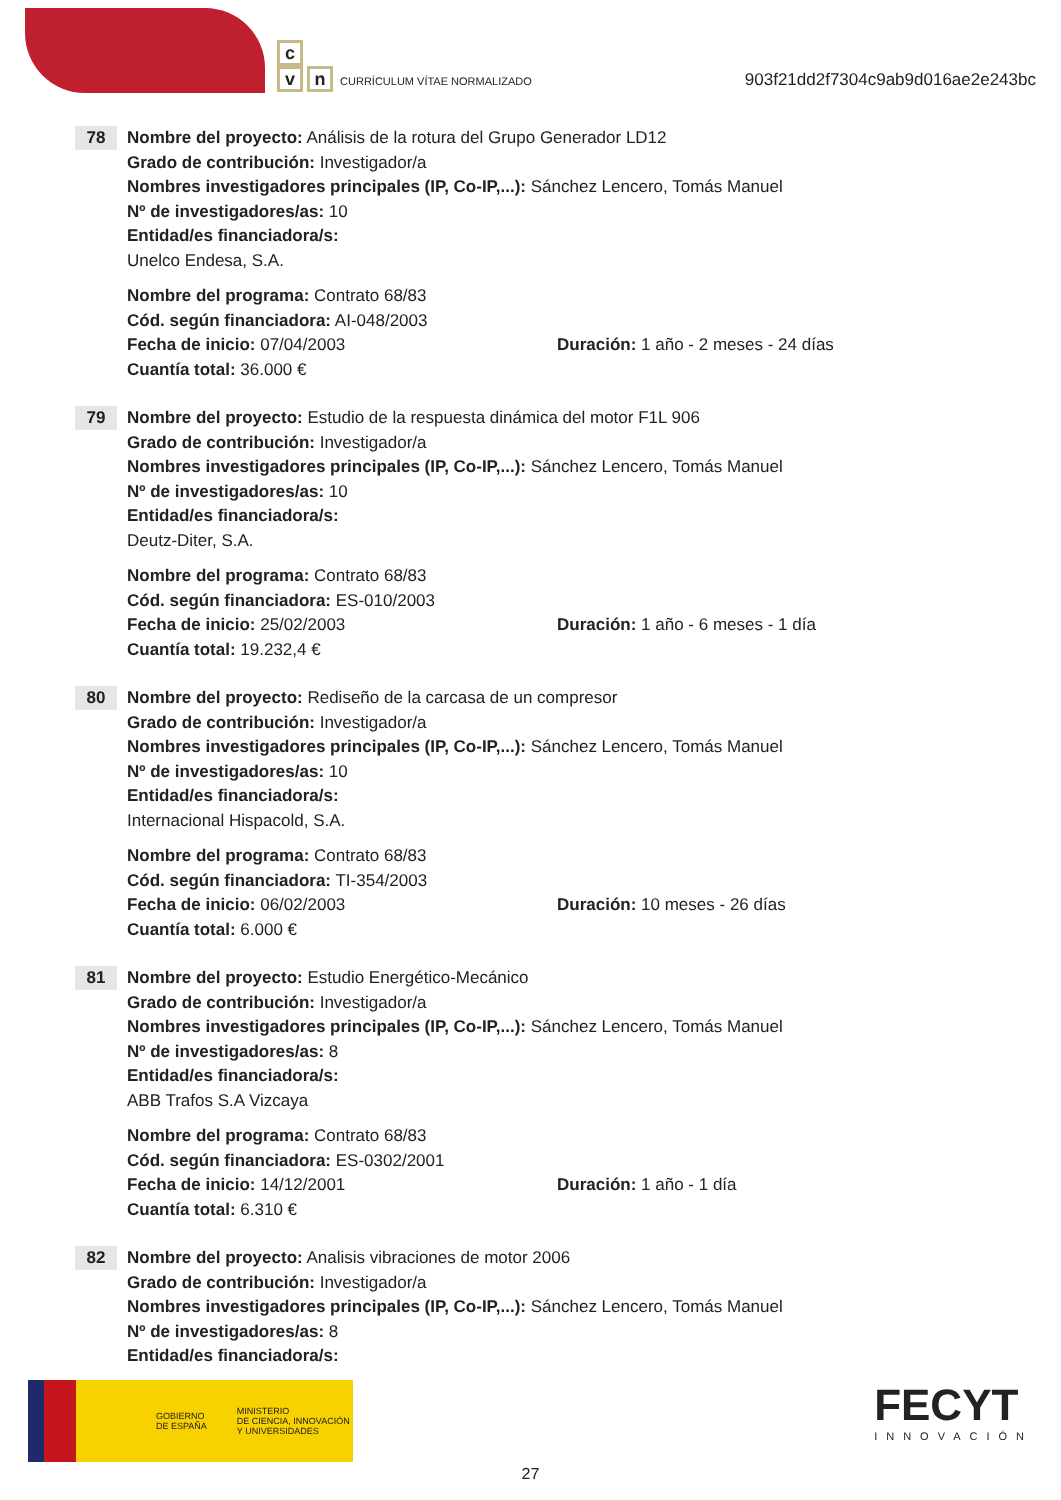c
vn CURRÍCULUM VÍTAE NORMALIZADO
903f21dd2f7304c9ab9d016ae2e243bc
78
Nombre del proyecto: Análisis de la rotura del Grupo Generador LD12
Grado de contribución: Investigador/a
Nombres investigadores principales (IP, Co-IP,...): Sánchez Lencero, Tomás Manuel
Nº de investigadores/as: 10
Entidad/es financiadora/s:
Unelco Endesa, S.A.
Nombre del programa: Contrato 68/83
Cód. según financiadora: AI-048/2003
Fecha de inicio: 07/04/2003 Duración: 1 año - 2 meses - 24 días
Cuantía total: 36.000 €
79
Nombre del proyecto: Estudio de la respuesta dinámica del motor F1L 906
Grado de contribución: Investigador/a
Nombres investigadores principales (IP, Co-IP,...): Sánchez Lencero, Tomás Manuel
Nº de investigadores/as: 10
Entidad/es financiadora/s:
Deutz-Diter, S.A.
Nombre del programa: Contrato 68/83
Cód. según financiadora: ES-010/2003
Fecha de inicio: 25/02/2003 Duración: 1 año - 6 meses - 1 día
Cuantía total: 19.232,4 €
80
Nombre del proyecto: Rediseño de la carcasa de un compresor
Grado de contribución: Investigador/a
Nombres investigadores principales (IP, Co-IP,...): Sánchez Lencero, Tomás Manuel
Nº de investigadores/as: 10
Entidad/es financiadora/s:
Internacional Hispacold, S.A.
Nombre del programa: Contrato 68/83
Cód. según financiadora: TI-354/2003
Fecha de inicio: 06/02/2003 Duración: 10 meses - 26 días
Cuantía total: 6.000 €
81
Nombre del proyecto: Estudio Energético-Mecánico
Grado de contribución: Investigador/a
Nombres investigadores principales (IP, Co-IP,...): Sánchez Lencero, Tomás Manuel
Nº de investigadores/as: 8
Entidad/es financiadora/s:
ABB Trafos S.A Vizcaya
Nombre del programa: Contrato 68/83
Cód. según financiadora: ES-0302/2001
Fecha de inicio: 14/12/2001 Duración: 1 año - 1 día
Cuantía total: 6.310 €
82
Nombre del proyecto: Analisis vibraciones de motor 2006
Grado de contribución: Investigador/a
Nombres investigadores principales (IP, Co-IP,...): Sánchez Lencero, Tomás Manuel
Nº de investigadores/as: 8
Entidad/es financiadora/s:
GOBIERNO
DE ESPAÑA
MINISTERIO
DE CIENCIA, INNOVACIÓN
Y UNIVERSIDADES
FECYT
INNOVACIÓN
27